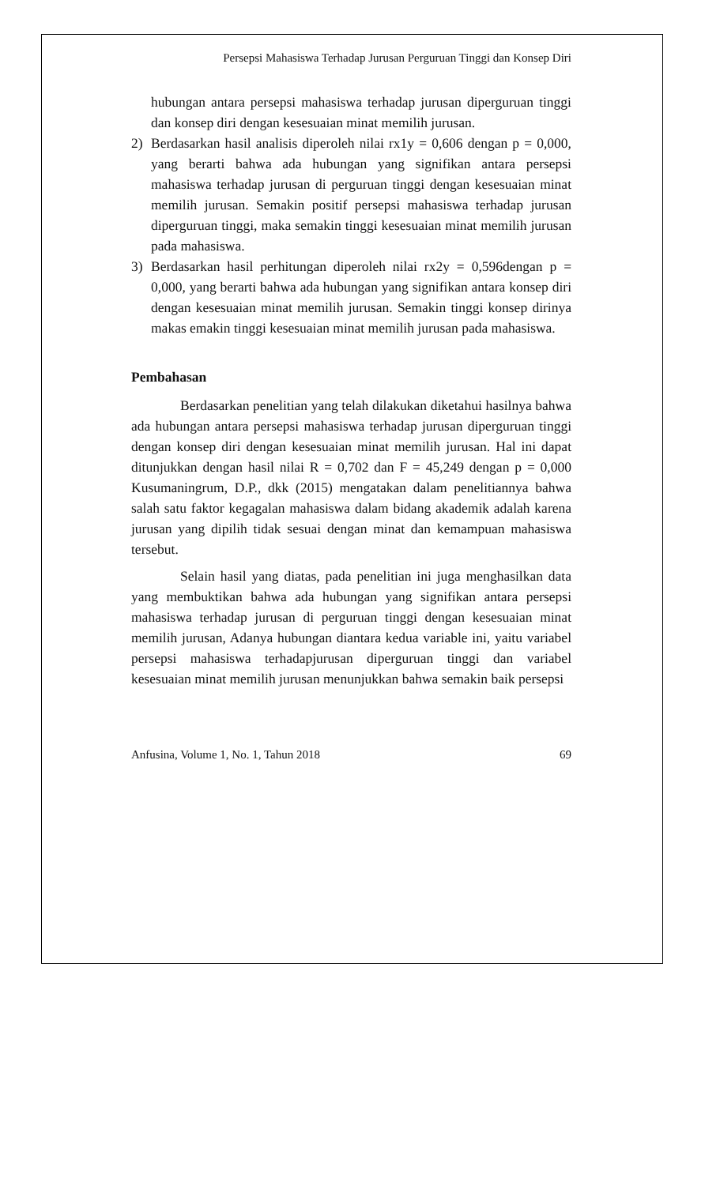Persepsi Mahasiswa Terhadap Jurusan Perguruan Tinggi dan Konsep Diri
hubungan antara persepsi mahasiswa terhadap jurusan diperguruan tinggi dan konsep diri dengan kesesuaian minat memilih jurusan.
2) Berdasarkan hasil analisis diperoleh nilai rx1y = 0,606 dengan p = 0,000, yang berarti bahwa ada hubungan yang signifikan antara persepsi mahasiswa terhadap jurusan di perguruan tinggi dengan kesesuaian minat memilih jurusan. Semakin positif persepsi mahasiswa terhadap jurusan diperguruan tinggi, maka semakin tinggi kesesuaian minat memilih jurusan pada mahasiswa.
3) Berdasarkan hasil perhitungan diperoleh nilai rx2y = 0,596dengan p = 0,000, yang berarti bahwa ada hubungan yang signifikan antara konsep diri dengan kesesuaian minat memilih jurusan. Semakin tinggi konsep dirinya makas emakin tinggi kesesuaian minat memilih jurusan pada mahasiswa.
Pembahasan
Berdasarkan penelitian yang telah dilakukan diketahui hasilnya bahwa ada hubungan antara persepsi mahasiswa terhadap jurusan diperguruan tinggi dengan konsep diri dengan kesesuaian minat memilih jurusan. Hal ini dapat ditunjukkan dengan hasil nilai R = 0,702 dan F = 45,249 dengan p = 0,000 Kusumaningrum, D.P., dkk (2015) mengatakan dalam penelitiannya bahwa salah satu faktor kegagalan mahasiswa dalam bidang akademik adalah karena jurusan yang dipilih tidak sesuai dengan minat dan kemampuan mahasiswa tersebut.
Selain hasil yang diatas, pada penelitian ini juga menghasilkan data yang membuktikan bahwa ada hubungan yang signifikan antara persepsi mahasiswa terhadap jurusan di perguruan tinggi dengan kesesuaian minat memilih jurusan, Adanya hubungan diantara kedua variable ini, yaitu variabel persepsi mahasiswa terhadapjurusan diperguruan tinggi dan variabel kesesuaian minat memilih jurusan menunjukkan bahwa semakin baik persepsi
Anfusina, Volume 1, No. 1, Tahun 2018 69